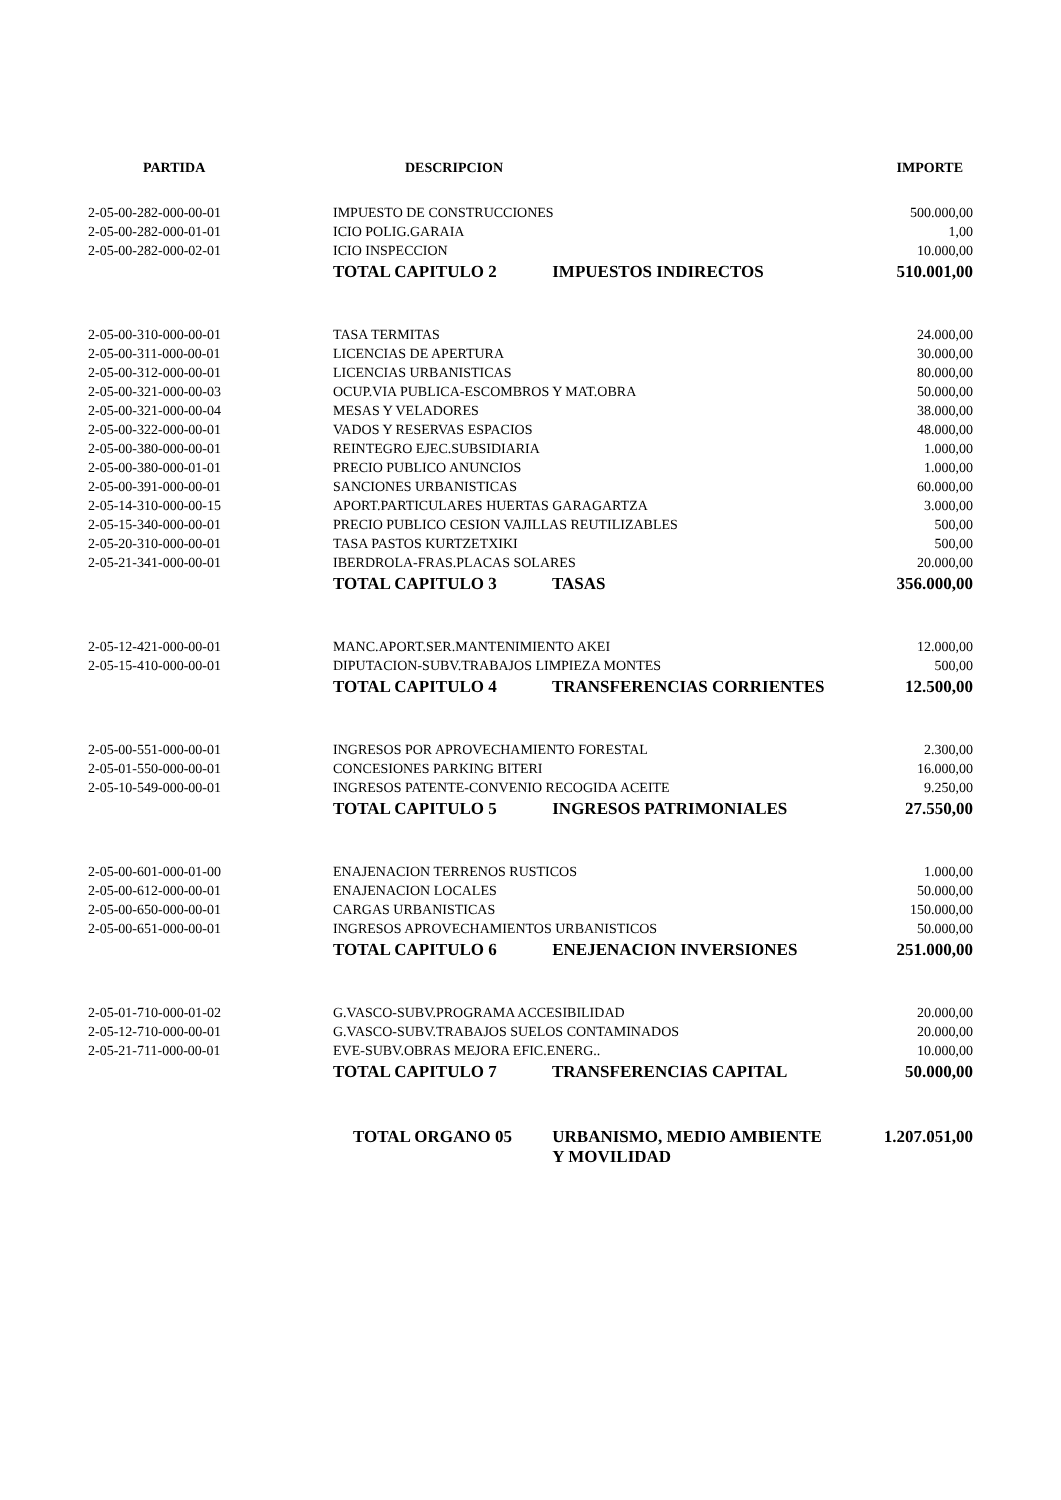| PARTIDA | DESCRIPCION | IMPORTE |
| --- | --- | --- |
| 2-05-00-282-000-00-01 | IMPUESTO DE CONSTRUCCIONES | 500.000,00 |
| 2-05-00-282-000-01-01 | ICIO POLIG.GARAIA | 1,00 |
| 2-05-00-282-000-02-01 | ICIO INSPECCION | 10.000,00 |
| | TOTAL CAPITULO 2 IMPUESTOS INDIRECTOS | 510.001,00 |
| 2-05-00-310-000-00-01 | TASA TERMITAS | 24.000,00 |
| 2-05-00-311-000-00-01 | LICENCIAS DE APERTURA | 30.000,00 |
| 2-05-00-312-000-00-01 | LICENCIAS URBANISTICAS | 80.000,00 |
| 2-05-00-321-000-00-03 | OCUP.VIA PUBLICA-ESCOMBROS Y MAT.OBRA | 50.000,00 |
| 2-05-00-321-000-00-04 | MESAS Y VELADORES | 38.000,00 |
| 2-05-00-322-000-00-01 | VADOS Y RESERVAS ESPACIOS | 48.000,00 |
| 2-05-00-380-000-00-01 | REINTEGRO EJEC.SUBSIDIARIA | 1.000,00 |
| 2-05-00-380-000-01-01 | PRECIO PUBLICO ANUNCIOS | 1.000,00 |
| 2-05-00-391-000-00-01 | SANCIONES URBANISTICAS | 60.000,00 |
| 2-05-14-310-000-00-15 | APORT.PARTICULARES HUERTAS GARAGARTZA | 3.000,00 |
| 2-05-15-340-000-00-01 | PRECIO PUBLICO CESION VAJILLAS REUTILIZABLES | 500,00 |
| 2-05-20-310-000-00-01 | TASA PASTOS KURTZETXIKI | 500,00 |
| 2-05-21-341-000-00-01 | IBERDROLA-FRAS.PLACAS SOLARES | 20.000,00 |
| | TOTAL CAPITULO 3 TASAS | 356.000,00 |
| 2-05-12-421-000-00-01 | MANC.APORT.SER.MANTENIMIENTO AKEI | 12.000,00 |
| 2-05-15-410-000-00-01 | DIPUTACION-SUBV.TRABAJOS LIMPIEZA MONTES | 500,00 |
| | TOTAL CAPITULO 4 TRANSFERENCIAS CORRIENTES | 12.500,00 |
| 2-05-00-551-000-00-01 | INGRESOS POR APROVECHAMIENTO FORESTAL | 2.300,00 |
| 2-05-01-550-000-00-01 | CONCESIONES PARKING BITERI | 16.000,00 |
| 2-05-10-549-000-00-01 | INGRESOS PATENTE-CONVENIO RECOGIDA ACEITE | 9.250,00 |
| | TOTAL CAPITULO 5 INGRESOS PATRIMONIALES | 27.550,00 |
| 2-05-00-601-000-01-00 | ENAJENACION TERRENOS RUSTICOS | 1.000,00 |
| 2-05-00-612-000-00-01 | ENAJENACION LOCALES | 50.000,00 |
| 2-05-00-650-000-00-01 | CARGAS URBANISTICAS | 150.000,00 |
| 2-05-00-651-000-00-01 | INGRESOS APROVECHAMIENTOS URBANISTICOS | 50.000,00 |
| | TOTAL CAPITULO 6 ENEJENACION INVERSIONES | 251.000,00 |
| 2-05-01-710-000-01-02 | G.VASCO-SUBV.PROGRAMA ACCESIBILIDAD | 20.000,00 |
| 2-05-12-710-000-00-01 | G.VASCO-SUBV.TRABAJOS SUELOS CONTAMINADOS | 20.000,00 |
| 2-05-21-711-000-00-01 | EVE-SUBV.OBRAS MEJORA EFIC.ENERG.. | 10.000,00 |
| | TOTAL CAPITULO 7 TRANSFERENCIAS CAPITAL | 50.000,00 |
| | TOTAL ORGANO 05 URBANISMO, MEDIO AMBIENTE Y MOVILIDAD | 1.207.051,00 |